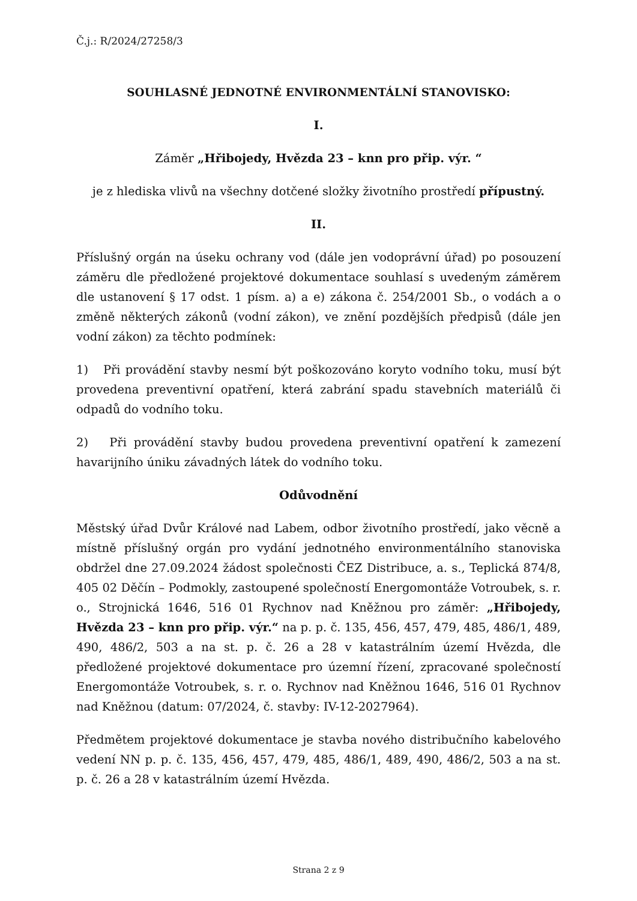Č.j.: R/2024/27258/3
SOUHLASNÉ JEDNOTNÉ ENVIRONMENTÁLNÍ STANOVISKO:
I.
Záměr „Hřibojedy, Hvězda 23 – knn pro přip. výr. “
je z hlediska vlivů na všechny dotčené složky životního prostředí přípustný.
II.
Příslušný orgán na úseku ochrany vod (dále jen vodoprávní úřad) po posouzení záměru dle předložené projektové dokumentace souhlasí s uvedeným záměrem dle ustanovení § 17 odst. 1 písm. a) a e) zákona č. 254/2001 Sb., o vodách a o změně některých zákonů (vodní zákon), ve znění pozdějších předpisů (dále jen vodní zákon) za těchto podmínek:
1) Při provádění stavby nesmí být poškozováno koryto vodního toku, musí být provedena preventivní opatření, která zabrání spadu stavebních materiálů či odpadů do vodního toku.
2) Při provádění stavby budou provedena preventivní opatření k zamezení havarijního úniku závadných látek do vodního toku.
Odůvodnění
Městský úřad Dvůr Králové nad Labem, odbor životního prostředí, jako věcně a místně příslušný orgán pro vydání jednotného environmentálního stanoviska obdržel dne 27.09.2024 žádost společnosti ČEZ Distribuce, a. s., Teplická 874/8, 405 02 Děčín – Podmokly, zastoupené společností Energomontáže Votroubek, s. r. o., Strojnická 1646, 516 01 Rychnov nad Kněžnou pro záměr: „Hřibojedy, Hvězda 23 – knn pro přip. výr.“ na p. p. č. 135, 456, 457, 479, 485, 486/1, 489, 490, 486/2, 503 a na st. p. č. 26 a 28 v katastrálním území Hvězda, dle předložené projektové dokumentace pro územní řízení, zpracované společností Energomontáže Votroubek, s. r. o. Rychnov nad Kněžnou 1646, 516 01 Rychnov nad Kněžnou (datum: 07/2024, č. stavby: IV-12-2027964).
Předmětem projektové dokumentace je stavba nového distribučního kabelového vedení NN p. p. č. 135, 456, 457, 479, 485, 486/1, 489, 490, 486/2, 503 a na st. p. č. 26 a 28 v katastrálním území Hvězda.
Strana 2 z 9